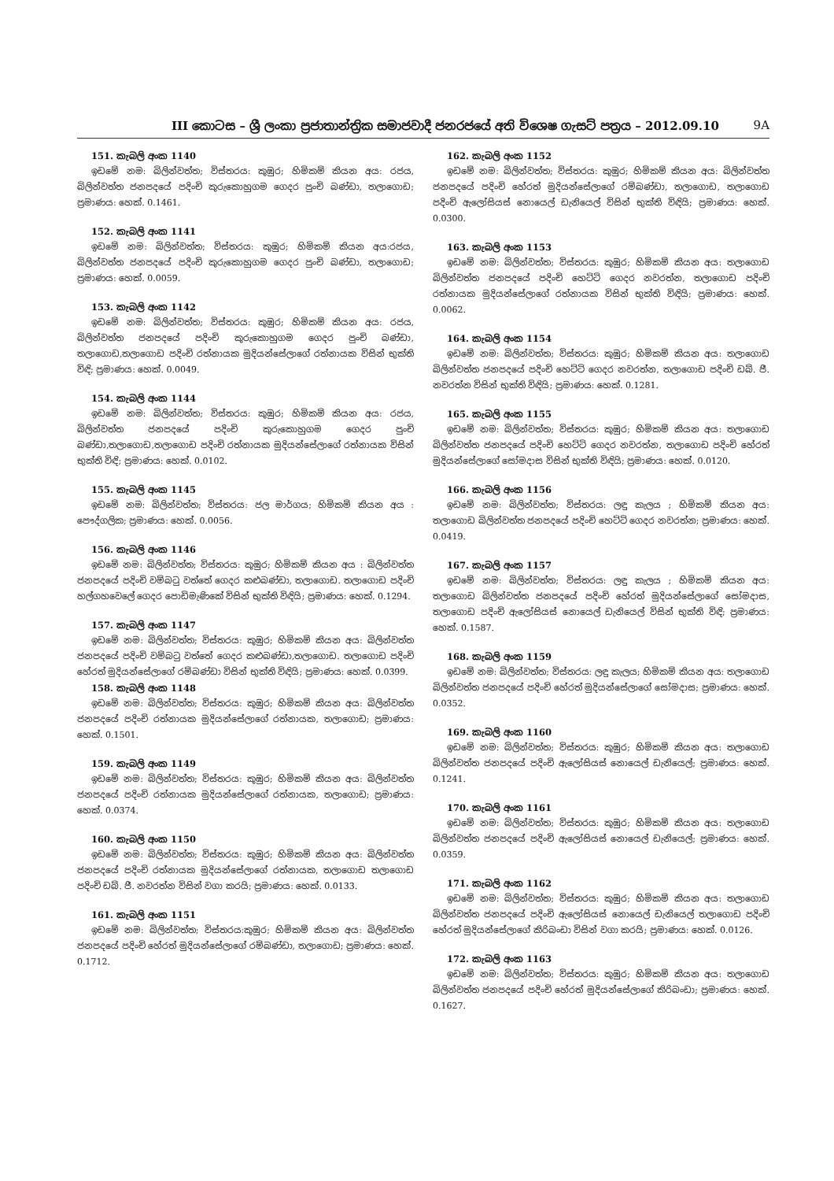III කොටස – ශ්‍රී ලංකා ප්‍රජාතාන්ත්‍රික සමාජවාදී ජනරජයේ අති විශෙෂ ගැසට් පත්‍රය – 2012.09.10 9A
151. කැබලි අංක 1140
ඉඩමේ නමː බිලින්වත්ත; විස්තරයː කුඹුර; හිමිකම් කියන අයː රජය, බිලින්වත්ත ජනපදයේ පදිංචි කුරුකොහුගම ගෙදර පුංචි බණ්ඩා, තලාගොඩ; ප්‍රමාණයː හෙක්. 0.1461.
152. කැබලි අංක 1141
ඉඩමේ නමː බිලින්වත්ත; විස්තරයː කුඹුර; හිමිකම් කියන අයːරජය, බිලින්වත්ත ජනපදයේ පදිංචි කුරුකොහුගම ගෙදර පුංචි බණ්ඩා, තලාගොඩ; ප්‍රමාණයː හෙක්. 0.0059.
153. කැබලි අංක 1142
ඉඩමේ නමː බිලින්වත්ත; විස්තරයː කුඹුර; හිමිකම් කියන අයː රජය, බිලින්වත්ත ජනපදයේ පදිංචි කුරුකොහුගම ගෙදර පුංචි බණ්ඩා, තලාගොඩ,තලාගොඩ පදිංචි රත්නායක මුදියන්සේලාගේ රත්නායක විසින් භුක්ති විඳි; ප්‍රමාණයː හෙක්. 0.0049.
154. කැබලි අංක 1144
ඉඩමේ නමː බිලින්වත්ත; විස්තරයː කුඹුර; හිමිකම් කියන අයː රජය, බිලින්වත්ත ජනපදයේ පදිංචි කුරුකොහුගම ගෙදර පුංචි බණ්ඩා,තලාගොඩ,තලාගොඩ පදිංචි රත්නායක මුදියන්සේලාගේ රත්නායක විසින් භුක්ති විඳි; ප්‍රමාණයː හෙක්. 0.0102.
155. කැබලි අංක 1145
ඉඩමේ නමː බිලින්වත්ත; විස්තරයː ජල මාර්ගය; හිමිකම් කියන අය ː පෞද්ගලික; ප්‍රමාණයː හෙක්. 0.0056.
156. කැබලි අංක 1146
ඉඩමේ නමː බිලින්වත්ත; විස්තරයː කුඹුර; හිමිකම් කියන අය ː බිලින්වත්ත ජනපදයේ පදිංචි වම්බටු වත්තේ ගෙදර කළුබණ්ඩා, තලාගොඩ. තලාගොඩ පදිංචි හල්ගහවෙලේ ගෙදර පොඩිමැණිකේ විසින් භුක්ති විඳියි; ප්‍රමාණයː හෙක්. 0.1294.
157. කැබලි අංක 1147
ඉඩමේ නමː බිලින්වත්ත; විස්තරයː කුඹුර; හිමිකම් කියන අයː බිලින්වත්ත ජනපදයේ පදිංචි වම්බටු වත්තේ ගෙදර කළුබණ්ඩා,තලාගොඩ. තලාගොඩ පදිංචි හේරත් මුදියන්සේලාගේ රම්බණ්ඩා විසින් භුක්ති විඳියි; ප්‍රමාණයː හෙක්. 0.0399.
158. කැබලි අංක 1148
ඉඩමේ නමː බිලින්වත්ත; විස්තරයː කුඹුර; හිමිකම් කියන අයː බිලින්වත්ත ජනපදයේ පදිංචි රත්නායක මුදියන්සේලාගේ රත්නායක, තලාගොඩ; ප්‍රමාණයː හෙක්. 0.1501.
159. කැබලි අංක 1149
ඉඩමේ නමː බිලින්වත්ත; විස්තරයː කුඹුර; හිමිකම් කියන අයː බිලින්වත්ත ජනපදයේ පදිංචි රත්නායක මුදියන්සේලාගේ රත්නායක, තලාගොඩ; ප්‍රමාණයː හෙක්. 0.0374.
160. කැබලි අංක 1150
ඉඩමේ නමː බිලින්වත්ත; විස්තරයː කුඹුර; හිමිකම් කියන අයː බිලින්වත්ත ජනපදයේ පදිංචි රත්නායක මුදියන්සේලාගේ රත්නායක, තලාගොඩ තලාගොඩ පදිංචි ඩබ්. ජී. නවරත්න විසින් වගා කරයි; ප්‍රමාණයː හෙක්. 0.0133.
161. කැබලි අංක 1151
ඉඩමේ නමː බිලින්වත්ත; විස්තරයːකුඹුර; හිමිකම් කියන අයː බිලින්වත්ත ජනපදයේ පදිංචි හේරත් මුදියන්සේලාගේ රම්බණ්ඩා, තලාගොඩ; ප්‍රමාණයː හෙක්. 0.1712.
162. කැබලි අංක 1152
ඉඩමේ නමː බිලින්වත්ත; විස්තරයː කුඹුර; හිමිකම් කියන අයː බිලින්වත්ත ජනපදයේ පදිංචි හේරත් මුදියන්සේලාගේ රම්බණ්ඩා, තලාගොඩ, තලාගොඩ පදිංචි ඇලෝසියස් නොයෙල් ඩැනියෙල් විසින් භුක්ති විඳියි; ප්‍රමාණයː හෙක්. 0.0300.
163. කැබලි අංක 1153
ඉඩමේ නමː බිලින්වත්ත; විස්තරයː කුඹුර; හිමිකම් කියන අයː තලාගොඩ බිලින්වත්ත ජනපදයේ පදිංචි හෙට්ටි ගෙදර නවරත්න, තලාගොඩ පදිංචි රත්නායක මුදියන්සේලාගේ රත්නායක විසින් භුක්ති විඳියි; ප්‍රමාණයː හෙක්. 0.0062.
164. කැබලි අංක 1154
ඉඩමේ නමː බිලින්වත්ත; විස්තරයː කුඹුර; හිමිකම් කියන අයː තලාගොඩ බිලින්වත්ත ජනපදයේ පදිංචි හෙට්ටි ගෙදර නවරත්න, තලාගොඩ පදිංචි ඩබ්. ජී. නවරත්න විසින් භුක්ති විඳියි; ප්‍රමාණයː හෙක්. 0.1281.
165. කැබලි අංක 1155
ඉඩමේ නමː බිලින්වත්ත; විස්තරයː කුඹුර; හිමිකම් කියන අයː තලාගොඩ බිලින්වත්ත ජනපදයේ පදිංචි හෙට්ටි ගෙදර නවරත්න, තලාගොඩ පදිංචි හේරත් මුදියන්සේලාගේ සෝමදාස විසින් භුක්ති විඳියි; ප්‍රමාණයː හෙක්. 0.0120.
166. කැබලි අංක 1156
ඉඩමේ නමː බිලින්වත්ත; විස්තරයː ලඳු කැලය ; හිමිකම් කියන අයː තලාගොඩ බිලින්වත්ත ජනපදයේ පදිංචි හෙට්ටි ගෙදර නවරත්න; ප්‍රමාණයː හෙක්. 0.0419.
167. කැබලි අංක 1157
ඉඩමේ නමː බිලින්වත්ත; විස්තරයː ලඳු කැලය ; හිමිකම් කියන අයː තලාගොඩ බිලින්වත්ත ජනපදයේ පදිංචි හේරත් මුදියන්සේලාගේ සෝමදාස, තලාගොඩ පදිංචි ඇලෝසියස් නොයෙල් ඩැනියෙල් විසින් භුක්ති විඳි; ප්‍රමාණයː හෙක්. 0.1587.
168. කැබලි අංක 1159
ඉඩමේ නමː බිලින්වත්ත; විස්තරයː ලඳු කැලය; හිමිකම් කියන අයː තලාගොඩ බිලින්වත්ත ජනපදයේ පදිංචි හේරත් මුදියන්සේලාගේ සෝමදාස; ප්‍රමාණයː හෙක්. 0.0352.
169. කැබලි අංක 1160
ඉඩමේ නමː බිලින්වත්ත; විස්තරයː කුඹුර; හිමිකම් කියන අයː තලාගොඩ බිලින්වත්ත ජනපදයේ පදිංචි ඇලෝසියස් නොයෙල් ඩැනියෙල්; ප්‍රමාණයː හෙක්. 0.1241.
170. කැබලි අංක 1161
ඉඩමේ නමː බිලින්වත්ත; විස්තරයː කුඹුර; හිමිකම් කියන අයː තලාගොඩ බිලින්වත්ත ජනපදයේ පදිංචි ඇලෝසියස් නොයෙල් ඩැනියෙල්; ප්‍රමාණයː හෙක්. 0.0359.
171. කැබලි අංක 1162
ඉඩමේ නමː බිලින්වත්ත; විස්තරයː කුඹුර; හිමිකම් කියන අයː තලාගොඩ බිලින්වත්ත ජනපදයේ පදිංචි ඇලෝසියස් නොයෙල් ඩැනියෙල් තලාගොඩ පදිංචි හේරත් මුදියන්සේලාගේ කිරිබංඩා විසින් වගා කරයි; ප්‍රමාණයː හෙක්. 0.0126.
172. කැබලි අංක 1163
ඉඩමේ නමː බිලින්වත්ත; විස්තරයː කුඹුර; හිමිකම් කියන අයː තලාගොඩ බිලින්වත්ත ජනපදයේ පදිංචි හේරත් මුදියන්සේලාගේ කිරිබංඩා; ප්‍රමාණයː හෙක්. 0.1627.